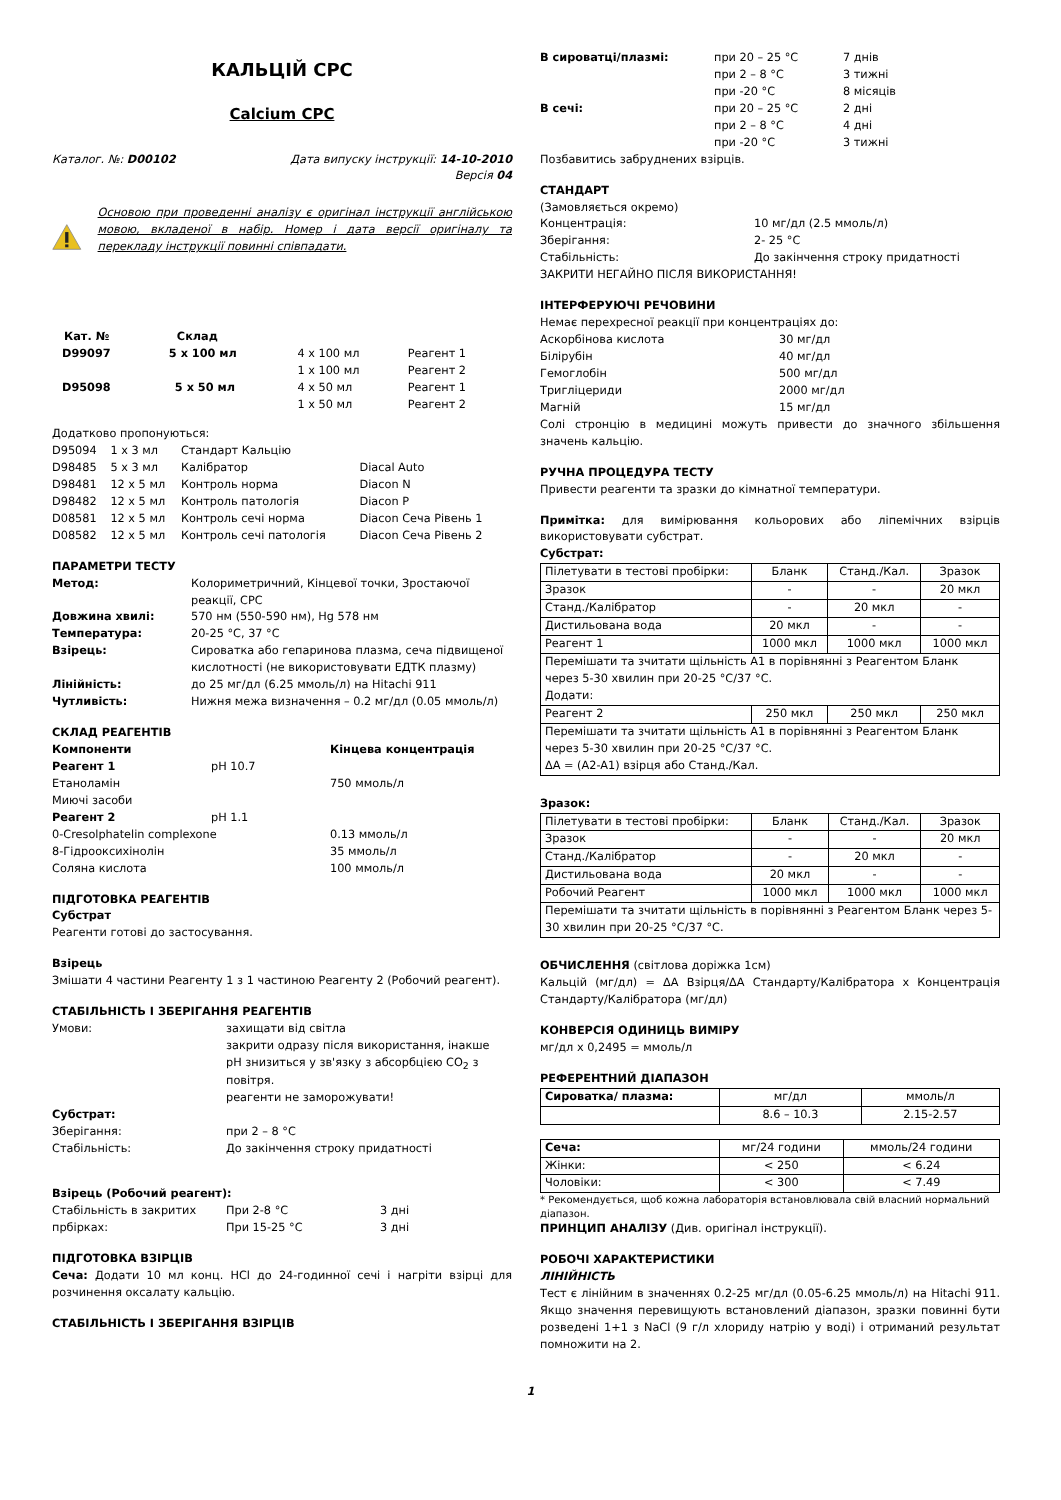КАЛЬЦІЙ CPC
Calcium CPC
Каталог. №: D00102 Дата випуску інструкції: 14-10-2010
Версія 04
Основою при проведенні аналізу є оригінал інструкції англійською мовою, вкладеної в набір. Номер і дата версії оригіналу та перекладу інструкції повинні співпадати.
| Кат. № | Склад | | |
| D99097 | 5 x 100 мл | 4 x 100 мл 1 x 100 мл | Реагент 1 Реагент 2 |
| D95098 | 5 x 50 мл | 4 x 50 мл 1 x 50 мл | Реагент 1 Реагент 2 |
Додатково пропонуються:
| D95094 | 1 x 3 мл | Стандарт Кальцію | |
| D98485 | 5 x 3 мл | Калібратор | Diacal Auto |
| D98481 | 12 x 5 мл | Контроль норма | Diacon N |
| D98482 | 12 x 5 мл | Контроль патологія | Diacon P |
| D08581 | 12 x 5 мл | Контроль сечі норма | Diacon Сеча Рівень 1 |
| D08582 | 12 x 5 мл | Контроль сечі патологія | Diacon Сеча Рівень 2 |
ПАРАМЕТРИ ТЕСТУ
| Метод: | Колориметричний, Кінцевої точки, Зростаючої реакції, CPC |
| Довжина хвилі: | 570 нм (550-590 нм), Hg 578 нм |
| Температура: | 20-25 °C, 37 °C |
| Взірець: | Сироватка або гепаринова плазма, сеча підвищеної кислотності (не використовувати ЕДТК плазму) |
| Лінійність: | до 25 мг/дл (6.25 ммоль/л) на Hitachi 911 |
| Чутливість: | Нижня межа визначення – 0.2 мг/дл (0.05 ммоль/л) |
СКЛАД РЕАГЕНТІВ
| Компоненти | | Кінцева концентрація |
| Реагент 1 | pH 10.7 | |
| Етаноламін | | 750 ммоль/л |
| Миючі засоби | | |
| Реагент 2 | pH 1.1 | |
| 0-Cresolphatelin complexone | | 0.13 ммоль/л |
| 8-Гідрооксихінолін | | 35 ммоль/л |
| Соляна кислота | | 100 ммоль/л |
ПІДГОТОВКА РЕАГЕНТІВ
Субстрат
Реагенти готові до застосування.
Взірець
Змішати 4 частини Реагенту 1 з 1 частиною Реагенту 2 (Робочий реагент).
СТАБІЛЬНІСТЬ І ЗБЕРІГАННЯ РЕАГЕНТІВ
| Умови: | захищати від світла закрити одразу після використання, інакше pH знизиться у зв'язку з абсорбцією CO<sub>2</sub> з повітря. реагенти не заморожувати! |
| Субстрат: | |
| Зберігання: | при 2 – 8 °C |
| Стабільність: | До закінчення строку придатності |
Взірець (Робочий реагент):
| Стабільність в закритих прбірках: | При 2-8 °C При 15-25 °C | 3 дні 3 дні |
ПІДГОТОВКА ВЗІРЦІВ
Сеча: Додати 10 мл конц. HCl до 24-годинної сечі і нагріти взірці для розчинення оксалату кальцію.
СТАБІЛЬНІСТЬ І ЗБЕРІГАННЯ ВЗІРЦІВ
| В сироватці/плазмі: | при 20 – 25 °C при 2 – 8 °C при -20 °C | 7 днів 3 тижні 8 місяців |
| В сечі: | при 20 – 25 °C при 2 – 8 °C при -20 °C | 2 дні 4 дні 3 тижні |
Позбавитись забруднених взірців.
СТАНДАРТ
| (Замовляється окремо) | |
| Концентрація: | 10 мг/дл (2.5 ммоль/л) |
| Зберігання: | 2- 25 °C |
| Стабільність: | До закінчення строку придатності |
ЗАКРИТИ НЕГАЙНО ПІСЛЯ ВИКОРИСТАННЯ!
ІНТЕРФЕРУЮЧІ РЕЧОВИНИ
Немає перехресної реакції при концентраціях до:
| Аскорбінова кислота | 30 мг/дл |
| Білірубін | 40 мг/дл |
| Гемоглобін | 500 мг/дл |
| Тригліцериди | 2000 мг/дл |
| Магній | 15 мг/дл |
Солі стронцію в медицині можуть привести до значного збільшення значень кальцію.
РУЧНА ПРОЦЕДУРА ТЕСТУ
Привести реагенти та зразки до кімнатної температури.
Примітка: для вимірювання кольорових або ліпемічних взірців використовувати субстрат.
Субстрат:
| Пілетувати в тестові пробірки: | Бланк | Станд./Кал. | Зразок |
| Зразок | - | - | 20 мкл |
| Станд./Калібратор | - | 20 мкл | - |
| Дистильована вода | 20 мкл | - | - |
| Реагент 1 | 1000 мкл | 1000 мкл | 1000 мкл |
| Перемішати та зчитати щільність A1 в порівнянні з Реагентом Бланк через 5-30 хвилин при 20-25 °C/37 °C. Додати: | | | |
| Реагент 2 | 250 мкл | 250 мкл | 250 мкл |
| Перемішати та зчитати щільність A1 в порівнянні з Реагентом Бланк через 5-30 хвилин при 20-25 °C/37 °C. ΔA = (A2-A1) взірця або Станд./Кал. | | | |
Зразок:
| Пілетувати в тестові пробірки: | Бланк | Станд./Кал. | Зразок |
| Зразок | - | - | 20 мкл |
| Станд./Калібратор | - | 20 мкл | - |
| Дистильована вода | 20 мкл | - | - |
| Робочий Реагент | 1000 мкл | 1000 мкл | 1000 мкл |
| Перемішати та зчитати щільність в порівнянні з Реагентом Бланк через 5-30 хвилин при 20-25 °C/37 °C. | | | |
ОБЧИСЛЕННЯ (світлова доріжка 1см)
Кальцій (мг/дл) = ΔA Взірця/ΔA Стандарту/Калібратора x Концентрація Стандарту/Калібратора (мг/дл)
КОНВЕРСІЯ ОДИНИЦЬ ВИМІРУ
мг/дл x 0,2495 = ммоль/л
РЕФЕРЕНТНИЙ ДІАПАЗОН
| Сироватка/ плазма: | мг/дл | ммоль/л |
| | 8.6 – 10.3 | 2.15-2.57 |
| Сеча: | мг/24 години | ммоль/24 години |
| Жінки: | < 250 | < 6.24 |
| Чоловіки: | < 300 | < 7.49 |
* Рекомендується, щоб кожна лабораторія встановлювала свій власний нормальний діапазон.
ПРИНЦИП АНАЛІЗУ (Див. оригінал інструкції).
РОБОЧІ ХАРАКТЕРИСТИКИ
ЛІНІЙНІСТЬ
Тест є лінійним в значеннях 0.2-25 мг/дл (0.05-6.25 ммоль/л) на Hitachi 911. Якщо значення перевищують встановлений діапазон, зразки повинні бути розведені 1+1 з NaCl (9 г/л хлориду натрію у воді) і отриманий результат помножити на 2.
1